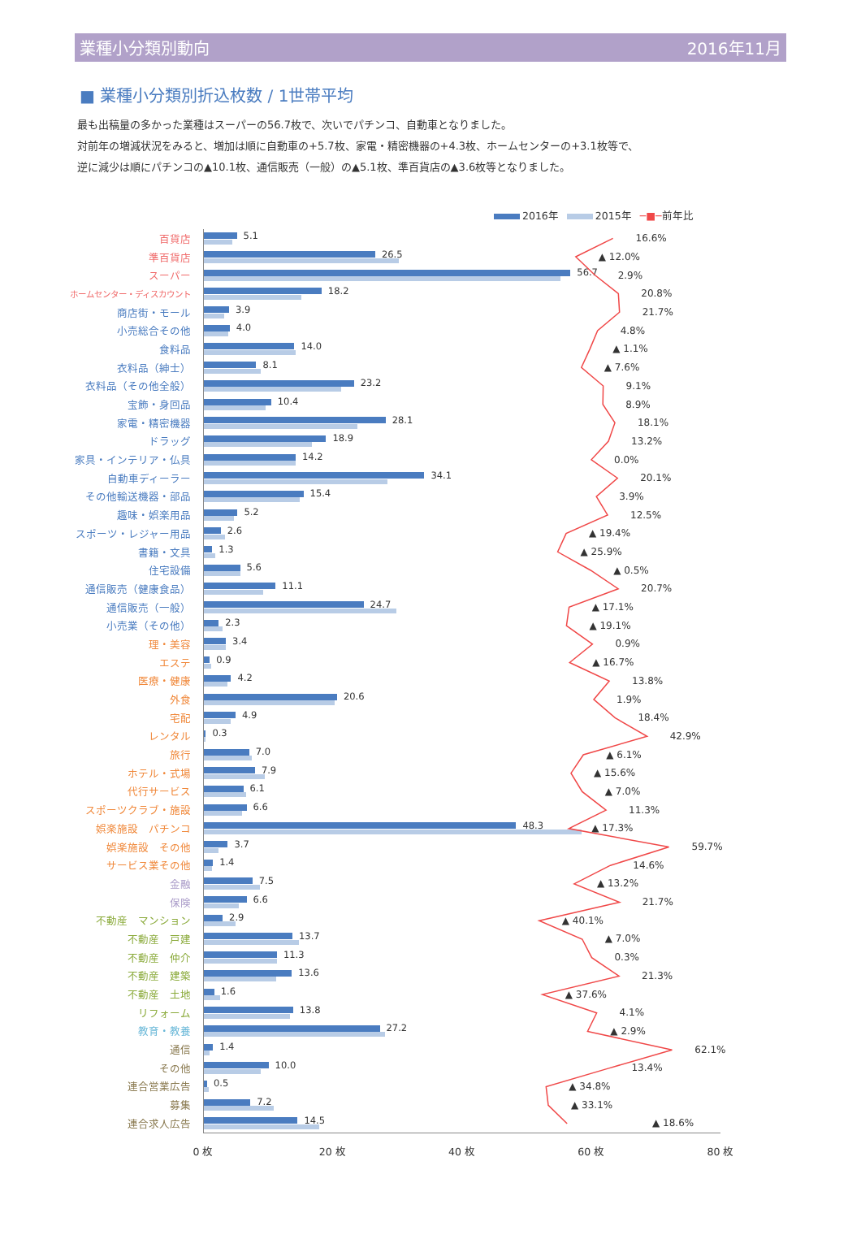業種小分類別動向 2016年11月
■ 業種小分類別折込枚数 / 1世帯平均
最も出稿量の多かった業種はスーパーの56.7枚で、次いでパチンコ、自動車となりました。
対前年の増減状況をみると、増加は順に自動車の+5.7枚、家電・精密機器の+4.3枚、ホームセンターの+3.1枚等で、
逆に減少は順にパチンコの▲10.1枚、通信販売（一般）の▲5.1枚、準百貨店の▲3.6枚等となりました。
2016年 2015年 ─■─前年比
百貨店
5.1
16.6%
準百貨店
26.5
▲ 12.0%
スーパー
56.7
2.9%
ホームセンター・ディスカウント
18.2
20.8%
商店街・モール
3.9
21.7%
小売総合その他
4.0
4.8%
食料品
14.0
▲ 1.1%
衣料品（紳士）
8.1
▲ 7.6%
衣料品（その他全般）
23.2
9.1%
宝飾・身回品
10.4
8.9%
家電・精密機器
28.1
18.1%
ドラッグ
18.9
13.2%
家具・インテリア・仏具
14.2
0.0%
自動車ディーラー
34.1
20.1%
その他輸送機器・部品
15.4
3.9%
趣味・娯楽用品
5.2
12.5%
スポーツ・レジャー用品
2.6
▲ 19.4%
書籍・文具
1.3
▲ 25.9%
住宅設備
5.6
▲ 0.5%
通信販売（健康食品）
11.1
20.7%
通信販売（一般）
24.7
▲ 17.1%
小売業（その他）
2.3
▲ 19.1%
理・美容
3.4
0.9%
エステ
0.9
▲ 16.7%
医療・健康
4.2
13.8%
外食
20.6
1.9%
宅配
4.9
18.4%
レンタル
0.3
42.9%
旅行
7.0
▲ 6.1%
ホテル・式場
7.9
▲ 15.6%
代行サービス
6.1
▲ 7.0%
スポーツクラブ・施設
6.6
11.3%
娯楽施設　パチンコ
48.3
▲ 17.3%
娯楽施設　その他
3.7
59.7%
サービス業その他
1.4
14.6%
金融
7.5
▲ 13.2%
保険
6.6
21.7%
不動産　マンション
2.9
▲ 40.1%
不動産　戸建
13.7
▲ 7.0%
不動産　仲介
11.3
0.3%
不動産　建築
13.6
21.3%
不動産　土地
1.6
▲ 37.6%
リフォーム
13.8
4.1%
教育・教養
27.2
▲ 2.9%
通信
1.4
62.1%
その他
10.0
13.4%
連合営業広告
0.5
▲ 34.8%
募集
7.2
▲ 33.1%
連合求人広告
14.5
▲ 18.6%
0 枚 20 枚 40 枚 60 枚 80 枚